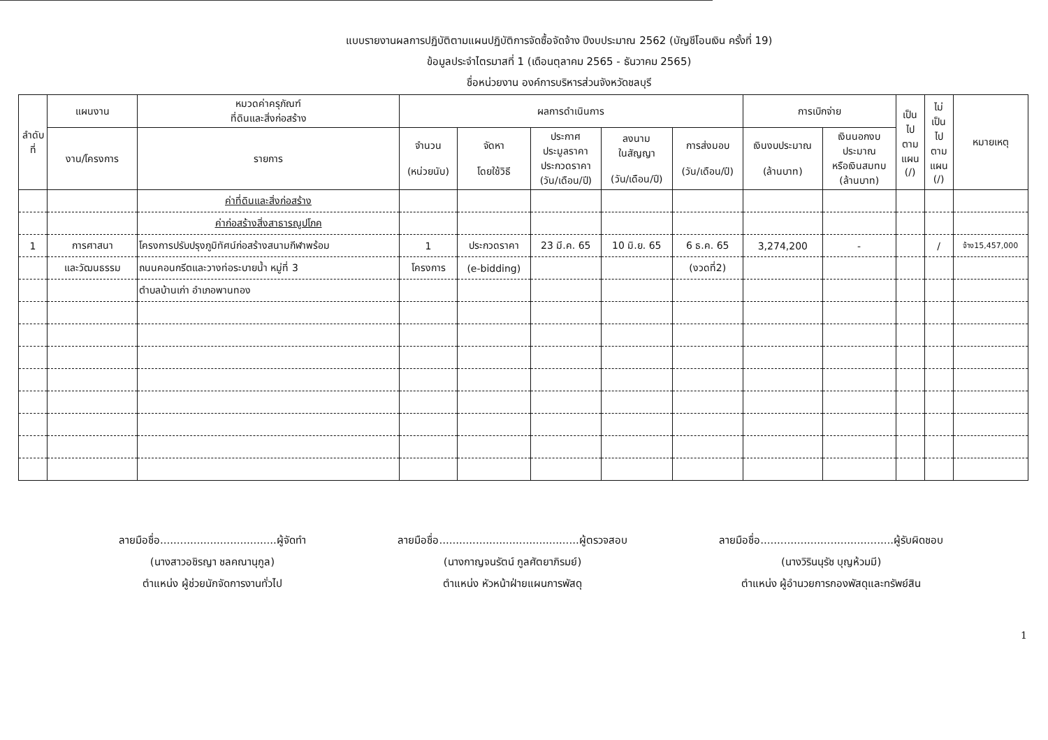แบบรายงานผลการปฏิบัติตามแผนปฏิบัติการจัดซื้อจัดจ้าง ปีงบประมาณ 2562 (บัญชีโอนเงิน ครั้งที่ 19)
ข้อมูลประจำไตรมาสที่ 1 (เดือนตุลาคม 2565 - ธันวาคม 2565)
ชื่อหน่วยงาน องค์การบริหารส่วนจังหวัดชลบุรี
| ลำดับที่ | แผนงาน | หมวดค่าครุภัณฑ์ ที่ดินและสิ่งก่อสร้าง | ผลการดำเนินการ | | | | | การเบิกจ่าย | | เป็น ไป ตาม แผน (/) | ไม่ เป็น ไป ตาม แผน (/) | หมายเหตุ |
| --- | --- | --- | --- | --- | --- | --- | --- | --- | --- | --- | --- | --- |
| | งาน/โครงการ | รายการ | จำนวน (หน่วยนับ) | จัดหา โดยใช้วิธี | ประกาศ ประมูลราคา ประกวดราคา (วัน/เดือน/ปี) | ลงนาม ในสัญญา (วัน/เดือน/ปี) | การส่งมอบ (วัน/เดือน/ปี) | เงินงบประมาณ (ล้านบาท) | เงินนอกงบ ประมาณ หรือเงินสมทบ (ล้านบาท) | | | |
| | | ค่าที่ดินและสิ่งก่อสร้าง | | | | | | | | | | |
| | | ค่าก่อสร้างสิ่งสาธารณูปโภค | | | | | | | | | | |
| 1 | การศาสนา | โครงการปรับปรุงภูมิทัศน์ก่อสร้างสนามกีฬาพร้อม | 1 | ประกวดราคา | 23 มี.ค. 65 | 10 มิ.ย. 65 | 6 ธ.ค. 65 | 3,274,200 | - | | / | จ้าง15,457,000 |
| | และวัฒนธรรม | ถนนคอนกรีตและวางท่อระบายน้ำ หมู่ที่ 3 | โครงการ | (e-bidding) | | | (งวดที่2) | | | | | |
| | | ตำบลบ้านเก่า อำเภอพานทอง | | | | | | | | | | |
ลายมือชื่อ...................................ผู้จัดทำ
(นางสาวอชิรญา ชลคณานุกูล)
ตำแหน่ง ผู้ช่วยนักจัดการงานทั่วไป
ลายมือชื่อ..........................................ผู้ตรวจสอบ
(นางกาญจนรัตน์ กูลศัตยาภิรมย์)
ตำแหน่ง หัวหน้าฝ่ายแผนการพัสดุ
ลายมือชื่อ........................................ผู้รับผิดชอบ
(นางวิรินนุรัช บุญห้วมมี)
ตำแหน่ง ผู้อำนวยการกองพัสดุและทรัพย์สิน
1